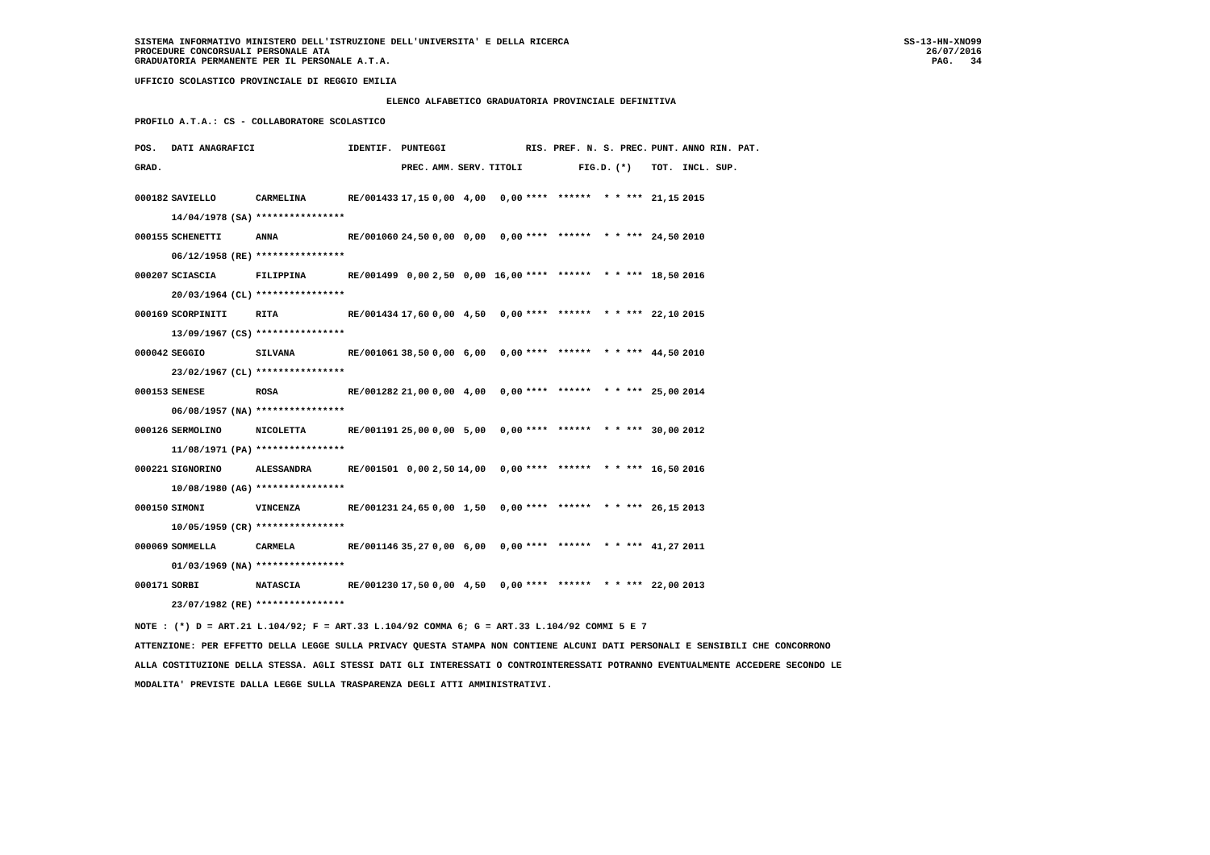SISTEMA INFORMATIVO MINISTERO DELL'ISTRUZIONE DELL'UNIVERSITA' E DELLA RICERCA
PROCEDURE CONCORSUALI PERSONALE ATA
GRADUATORIA PERMANENTE PER IL PERSONALE A.T.A.
SS-13-HN-XNO99
26/07/2016
PAG.   34
UFFICIO SCOLASTICO PROVINCIALE DI REGGIO EMILIA
ELENCO ALFABETICO GRADUATORIA PROVINCIALE DEFINITIVA
PROFILO A.T.A.: CS - COLLABORATORE SCOLASTICO
| POS. | DATI ANAGRAFICI | | | IDENTIF. | PUNTEGGI | | | | RIS. PREF. N. S. PREC. | | | | | PUNT. | ANNO RIN. PAT. |
| --- | --- | --- | --- | --- | --- | --- | --- | --- | --- | --- | --- | --- | --- | --- | --- |
| GRAD. | | | | | PREC. | AMM. | SERV. | TITOLI | FIG.D. | | | (*) | | TOT. | INCL. SUP. |
| 000182 | SAVIELLO | | CARMELINA | RE/001433 | 17,15 | 0,00 | 4,00 | 0,00 | **** | ****** | * | * | *** | 21,15 | 2015 |
| | 14/04/1978 | (SA) | **************** | | | | | | | | | | | | |
| 000155 | SCHENETTI | | ANNA | RE/001060 | 24,50 | 0,00 | 0,00 | 0,00 | **** | ****** | * | * | *** | 24,50 | 2010 |
| | 06/12/1958 | (RE) | **************** | | | | | | | | | | | | |
| 000207 | SCIASCIA | | FILIPPINA | RE/001499 | 0,00 | 2,50 | 0,00 | 16,00 | **** | ****** | * | * | *** | 18,50 | 2016 |
| | 20/03/1964 | (CL) | **************** | | | | | | | | | | | | |
| 000169 | SCORPINITI | | RITA | RE/001434 | 17,60 | 0,00 | 4,50 | 0,00 | **** | ****** | * | * | *** | 22,10 | 2015 |
| | 13/09/1967 | (CS) | **************** | | | | | | | | | | | | |
| 000042 | SEGGIO | | SILVANA | RE/001061 | 38,50 | 0,00 | 6,00 | 0,00 | **** | ****** | * | * | *** | 44,50 | 2010 |
| | 23/02/1967 | (CL) | **************** | | | | | | | | | | | | |
| 000153 | SENESE | | ROSA | RE/001282 | 21,00 | 0,00 | 4,00 | 0,00 | **** | ****** | * | * | *** | 25,00 | 2014 |
| | 06/08/1957 | (NA) | **************** | | | | | | | | | | | | |
| 000126 | SERMOLINO | | NICOLETTA | RE/001191 | 25,00 | 0,00 | 5,00 | 0,00 | **** | ****** | * | * | *** | 30,00 | 2012 |
| | 11/08/1971 | (PA) | **************** | | | | | | | | | | | | |
| 000221 | SIGNORINO | | ALESSANDRA | RE/001501 | 0,00 | 2,50 | 14,00 | 0,00 | **** | ****** | * | * | *** | 16,50 | 2016 |
| | 10/08/1980 | (AG) | **************** | | | | | | | | | | | | |
| 000150 | SIMONI | | VINCENZA | RE/001231 | 24,65 | 0,00 | 1,50 | 0,00 | **** | ****** | * | * | *** | 26,15 | 2013 |
| | 10/05/1959 | (CR) | **************** | | | | | | | | | | | | |
| 000069 | SOMMELLA | | CARMELA | RE/001146 | 35,27 | 0,00 | 6,00 | 0,00 | **** | ****** | * | * | *** | 41,27 | 2011 |
| | 01/03/1969 | (NA) | **************** | | | | | | | | | | | | |
| 000171 | SORBI | | NATASCIA | RE/001230 | 17,50 | 0,00 | 4,50 | 0,00 | **** | ****** | * | * | *** | 22,00 | 2013 |
| | 23/07/1982 | (RE) | **************** | | | | | | | | | | | | |
NOTE : (*) D = ART.21 L.104/92; F = ART.33 L.104/92 COMMA 6; G = ART.33 L.104/92 COMMI 5 E 7
ATTENZIONE: PER EFFETTO DELLA LEGGE SULLA PRIVACY QUESTA STAMPA NON CONTIENE ALCUNI DATI PERSONALI E SENSIBILI CHE CONCORRONO
ALLA COSTITUZIONE DELLA STESSA. AGLI STESSI DATI GLI INTERESSATI O CONTROINTERESSATI POTRANNO EVENTUALMENTE ACCEDERE SECONDO LE
MODALITA' PREVISTE DALLA LEGGE SULLA TRASPARENZA DEGLI ATTI AMMINISTRATIVI.